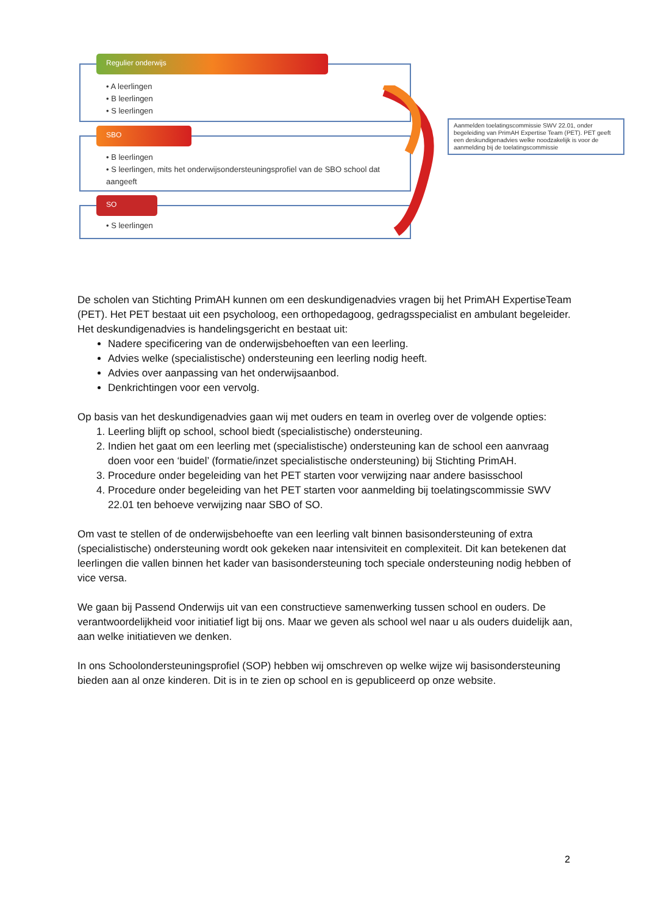• A leerlingen
• B leerlingen
• S leerlingen
Regulier onderwijs
• B leerlingen
• S leerlingen, mits het onderwijsondersteuningsprofiel van de SBO school dat aangeeft
SBO
• S leerlingen
SO
Aanmelden toelatingscommissie SWV 22.01, onder begeleiding van PrimAH Expertise Team (PET). PET geeft een deskundigenadvies welke noodzakelijk is voor de aanmelding bij de toelatingscommissie
De scholen van Stichting PrimAH kunnen om een deskundigenadvies vragen bij het PrimAH ExpertiseTeam (PET). Het PET bestaat uit een psycholoog, een orthopedagoog, gedragsspecialist en ambulant begeleider. Het deskundigenadvies is handelingsgericht en bestaat uit:
Nadere specificering van de onderwijsbehoeften van een leerling.
Advies welke (specialistische) ondersteuning een leerling nodig heeft.
Advies over aanpassing van het onderwijsaanbod.
Denkrichtingen voor een vervolg.
Op basis van het deskundigenadvies gaan wij met ouders en team in overleg over de volgende opties:
1. Leerling blijft op school, school biedt (specialistische) ondersteuning.
2. Indien het gaat om een leerling met (specialistische) ondersteuning kan de school een aanvraag doen voor een ‘buidel’ (formatie/inzet specialistische ondersteuning) bij Stichting PrimAH.
3. Procedure onder begeleiding van het PET starten voor verwijzing naar andere basisschool
4. Procedure onder begeleiding van het PET starten voor aanmelding bij toelatingscommissie SWV 22.01 ten behoeve verwijzing naar SBO of SO.
Om vast te stellen of de onderwijsbehoefte van een leerling valt binnen basisondersteuning of extra (specialistische) ondersteuning wordt ook gekeken naar intensiviteit en complexiteit. Dit kan betekenen dat leerlingen die vallen binnen het kader van basisondersteuning toch speciale ondersteuning nodig hebben of vice versa.
We gaan bij Passend Onderwijs uit van een constructieve samenwerking tussen school en ouders. De verantwoordelijkheid voor initiatief ligt bij ons. Maar we geven als school wel naar u als ouders duidelijk aan, aan welke initiatieven we denken.
In ons Schoolondersteuningsprofiel (SOP) hebben wij omschreven op welke wijze wij basisondersteuning bieden aan al onze kinderen. Dit is in te zien op school en is gepubliceerd op onze website.
2